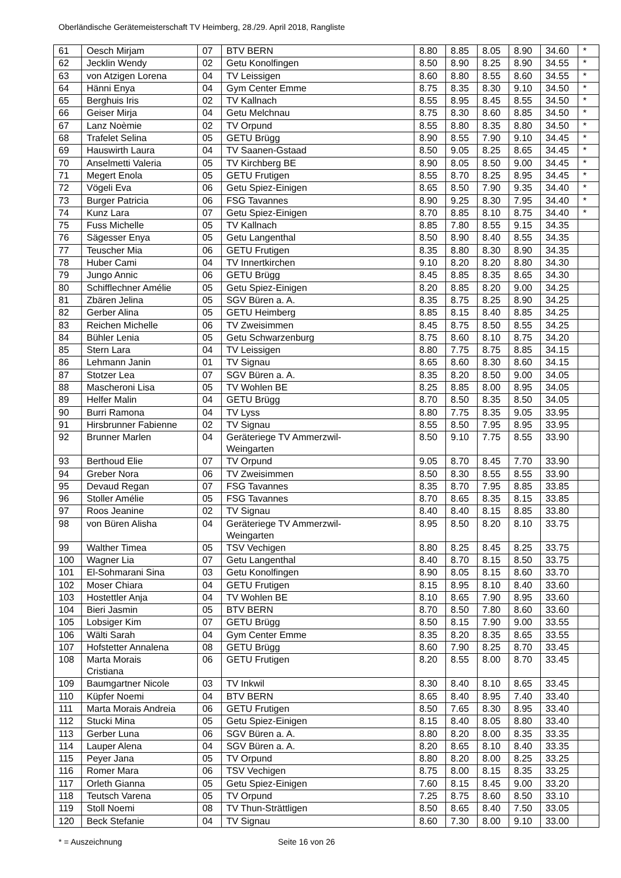Oberländische Gerätemeisterschaft TV Heimberg, 28./29. April 2018, Rangliste
| 61 | Oesch Mirjam | 07 | BTV BERN | 8.80 | 8.85 | 8.05 | 8.90 | 34.60 | * |
| 62 | Jecklin Wendy | 02 | Getu Konolfingen | 8.50 | 8.90 | 8.25 | 8.90 | 34.55 | * |
| 63 | von Atzigen Lorena | 04 | TV Leissigen | 8.60 | 8.80 | 8.55 | 8.60 | 34.55 | * |
| 64 | Hänni Enya | 04 | Gym Center Emme | 8.75 | 8.35 | 8.30 | 9.10 | 34.50 | * |
| 65 | Berghuis Iris | 02 | TV Kallnach | 8.55 | 8.95 | 8.45 | 8.55 | 34.50 | * |
| 66 | Geiser Mirja | 04 | Getu Melchnau | 8.75 | 8.30 | 8.60 | 8.85 | 34.50 | * |
| 67 | Lanz Noèmie | 02 | TV Orpund | 8.55 | 8.80 | 8.35 | 8.80 | 34.50 | * |
| 68 | Trafelet Selina | 05 | GETU Brügg | 8.90 | 8.55 | 7.90 | 9.10 | 34.45 | * |
| 69 | Hauswirth Laura | 04 | TV Saanen-Gstaad | 8.50 | 9.05 | 8.25 | 8.65 | 34.45 | * |
| 70 | Anselmetti Valeria | 05 | TV Kirchberg BE | 8.90 | 8.05 | 8.50 | 9.00 | 34.45 | * |
| 71 | Megert Enola | 05 | GETU Frutigen | 8.55 | 8.70 | 8.25 | 8.95 | 34.45 | * |
| 72 | Vögeli Eva | 06 | Getu Spiez-Einigen | 8.65 | 8.50 | 7.90 | 9.35 | 34.40 | * |
| 73 | Burger Patricia | 06 | FSG Tavannes | 8.90 | 9.25 | 8.30 | 7.95 | 34.40 | * |
| 74 | Kunz Lara | 07 | Getu Spiez-Einigen | 8.70 | 8.85 | 8.10 | 8.75 | 34.40 | * |
| 75 | Fuss Michelle | 05 | TV Kallnach | 8.85 | 7.80 | 8.55 | 9.15 | 34.35 | |
| 76 | Sägesser Enya | 05 | Getu Langenthal | 8.50 | 8.90 | 8.40 | 8.55 | 34.35 | |
| 77 | Teuscher Mia | 06 | GETU Frutigen | 8.35 | 8.80 | 8.30 | 8.90 | 34.35 | |
| 78 | Huber Cami | 04 | TV Innertkirchen | 9.10 | 8.20 | 8.20 | 8.80 | 34.30 | |
| 79 | Jungo Annic | 06 | GETU Brügg | 8.45 | 8.85 | 8.35 | 8.65 | 34.30 | |
| 80 | Schifflechner Amélie | 05 | Getu Spiez-Einigen | 8.20 | 8.85 | 8.20 | 9.00 | 34.25 | |
| 81 | Zbären Jelina | 05 | SGV Büren a. A. | 8.35 | 8.75 | 8.25 | 8.90 | 34.25 | |
| 82 | Gerber Alina | 05 | GETU Heimberg | 8.85 | 8.15 | 8.40 | 8.85 | 34.25 | |
| 83 | Reichen Michelle | 06 | TV Zweisimmen | 8.45 | 8.75 | 8.50 | 8.55 | 34.25 | |
| 84 | Bühler Lenia | 05 | Getu Schwarzenburg | 8.75 | 8.60 | 8.10 | 8.75 | 34.20 | |
| 85 | Stern Lara | 04 | TV Leissigen | 8.80 | 7.75 | 8.75 | 8.85 | 34.15 | |
| 86 | Lehmann Janin | 01 | TV Signau | 8.65 | 8.60 | 8.30 | 8.60 | 34.15 | |
| 87 | Stotzer Lea | 07 | SGV Büren a. A. | 8.35 | 8.20 | 8.50 | 9.00 | 34.05 | |
| 88 | Mascheroni Lisa | 05 | TV Wohlen BE | 8.25 | 8.85 | 8.00 | 8.95 | 34.05 | |
| 89 | Helfer Malin | 04 | GETU Brügg | 8.70 | 8.50 | 8.35 | 8.50 | 34.05 | |
| 90 | Burri Ramona | 04 | TV Lyss | 8.80 | 7.75 | 8.35 | 9.05 | 33.95 | |
| 91 | Hirsbrunner Fabienne | 02 | TV Signau | 8.55 | 8.50 | 7.95 | 8.95 | 33.95 | |
| 92 | Brunner Marlen | 04 | Geräteriege TV Ammerzwil- Weingarten | 8.50 | 9.10 | 7.75 | 8.55 | 33.90 | |
| 93 | Berthoud Elie | 07 | TV Orpund | 9.05 | 8.70 | 8.45 | 7.70 | 33.90 | |
| 94 | Greber Nora | 06 | TV Zweisimmen | 8.50 | 8.30 | 8.55 | 8.55 | 33.90 | |
| 95 | Devaud Regan | 07 | FSG Tavannes | 8.35 | 8.70 | 7.95 | 8.85 | 33.85 | |
| 96 | Stoller Amélie | 05 | FSG Tavannes | 8.70 | 8.65 | 8.35 | 8.15 | 33.85 | |
| 97 | Roos Jeanine | 02 | TV Signau | 8.40 | 8.40 | 8.15 | 8.85 | 33.80 | |
| 98 | von Büren Alisha | 04 | Geräteriege TV Ammerzwil- Weingarten | 8.95 | 8.50 | 8.20 | 8.10 | 33.75 | |
| 99 | Walther Timea | 05 | TSV Vechigen | 8.80 | 8.25 | 8.45 | 8.25 | 33.75 | |
| 100 | Wagner Lia | 07 | Getu Langenthal | 8.40 | 8.70 | 8.15 | 8.50 | 33.75 | |
| 101 | El-Sohmarani Sina | 03 | Getu Konolfingen | 8.90 | 8.05 | 8.15 | 8.60 | 33.70 | |
| 102 | Moser Chiara | 04 | GETU Frutigen | 8.15 | 8.95 | 8.10 | 8.40 | 33.60 | |
| 103 | Hostettler Anja | 04 | TV Wohlen BE | 8.10 | 8.65 | 7.90 | 8.95 | 33.60 | |
| 104 | Bieri Jasmin | 05 | BTV BERN | 8.70 | 8.50 | 7.80 | 8.60 | 33.60 | |
| 105 | Lobsiger Kim | 07 | GETU Brügg | 8.50 | 8.15 | 7.90 | 9.00 | 33.55 | |
| 106 | Wälti Sarah | 04 | Gym Center Emme | 8.35 | 8.20 | 8.35 | 8.65 | 33.55 | |
| 107 | Hofstetter Annalena | 08 | GETU Brügg | 8.60 | 7.90 | 8.25 | 8.70 | 33.45 | |
| 108 | Marta Morais Cristiana | 06 | GETU Frutigen | 8.20 | 8.55 | 8.00 | 8.70 | 33.45 | |
| 109 | Baumgartner Nicole | 03 | TV Inkwil | 8.30 | 8.40 | 8.10 | 8.65 | 33.45 | |
| 110 | Küpfer Noemi | 04 | BTV BERN | 8.65 | 8.40 | 8.95 | 7.40 | 33.40 | |
| 111 | Marta Morais Andreia | 06 | GETU Frutigen | 8.50 | 7.65 | 8.30 | 8.95 | 33.40 | |
| 112 | Stucki Mina | 05 | Getu Spiez-Einigen | 8.15 | 8.40 | 8.05 | 8.80 | 33.40 | |
| 113 | Gerber Luna | 06 | SGV Büren a. A. | 8.80 | 8.20 | 8.00 | 8.35 | 33.35 | |
| 114 | Lauper Alena | 04 | SGV Büren a. A. | 8.20 | 8.65 | 8.10 | 8.40 | 33.35 | |
| 115 | Peyer Jana | 05 | TV Orpund | 8.80 | 8.20 | 8.00 | 8.25 | 33.25 | |
| 116 | Romer Mara | 06 | TSV Vechigen | 8.75 | 8.00 | 8.15 | 8.35 | 33.25 | |
| 117 | Orleth Gianna | 05 | Getu Spiez-Einigen | 7.60 | 8.15 | 8.45 | 9.00 | 33.20 | |
| 118 | Teutsch Varena | 05 | TV Orpund | 7.25 | 8.75 | 8.60 | 8.50 | 33.10 | |
| 119 | Stoll Noemi | 08 | TV Thun-Strättligen | 8.50 | 8.65 | 8.40 | 7.50 | 33.05 | |
| 120 | Beck Stefanie | 04 | TV Signau | 8.60 | 7.30 | 8.00 | 9.10 | 33.00 | |
* = Auszeichnung Seite 16 von 26